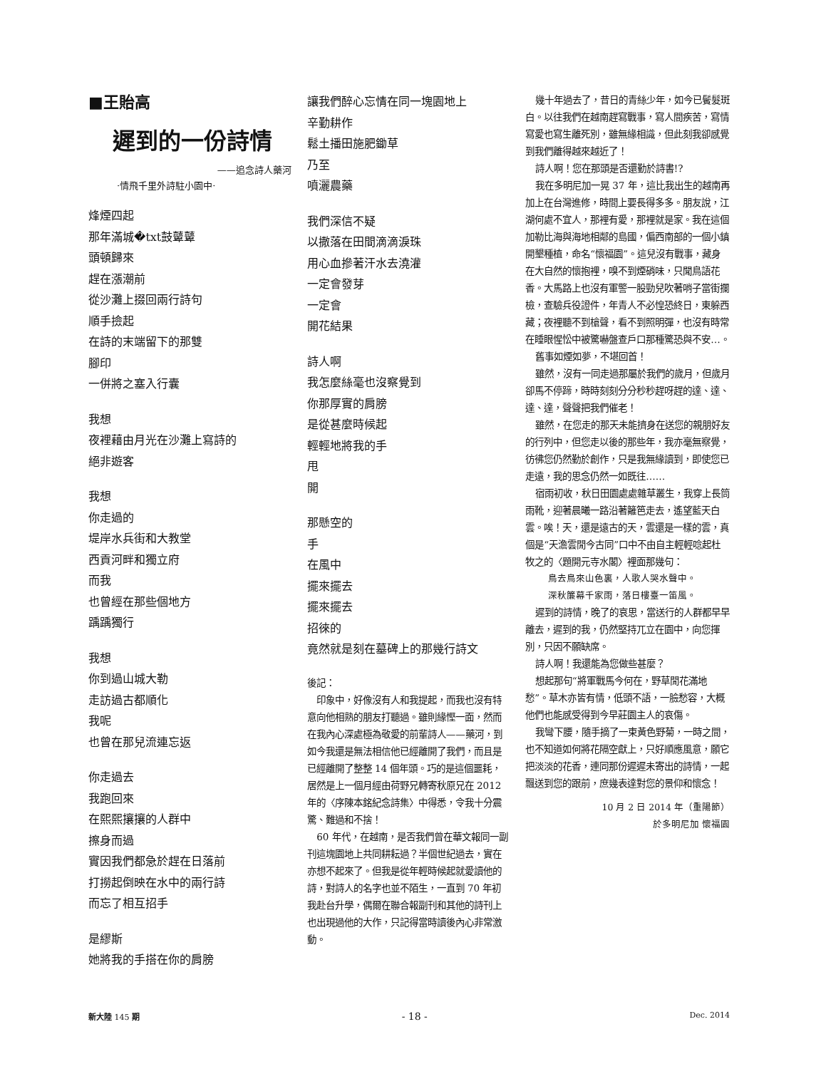■王貽高
遲到的一份詩情
——追念詩人藥河
·情飛千里外詩駐小園中·
烽煙四起
那年滿城�txt鼓鼙鼙
頭頓歸來
趕在漲潮前
從沙灘上掇回兩行詩句
順手撿起
在詩的末端留下的那雙
腳印
一併將之塞入行囊
我想
夜裡藉由月光在沙灘上寫詩的
絕非遊客
我想
你走過的
堤岸水兵街和大教堂
西貢河畔和獨立府
而我
也曾經在那些個地方
踽踽獨行
我想
你到過山城大勒
走訪過古都順化
我呢
也曾在那兒流連忘返
你走過去
我跑回來
在熙熙攘攘的人群中
擦身而過
實因我們都急於趕在日落前
打撈起倒映在水中的兩行詩
而忘了相互招手
是繆斯
她將我的手搭在你的肩膀
讓我們醉心忘情在同一塊園地上
辛勤耕作
鬆土播田施肥鋤草
乃至
噴灑農藥
我們深信不疑
以撒落在田間滴滴淚珠
用心血摻著汗水去澆灌
一定會發芽
一定會
開花結果
詩人啊
我怎麼絲毫也沒察覺到
你那厚實的肩膀
是從甚麼時候起
輕輕地將我的手
甩
開
那懸空的
手
在風中
擺來擺去
擺來擺去
招徠的
竟然就是刻在墓碑上的那幾行詩文
後記：
印象中，好像沒有人和我提起，而我也沒有特意向他相熟的朋友打聽過。雖則緣慳一面，然而在我內心深處極為敬愛的前輩詩人——藥河，到如今我還是無法相信他已經離開了我們，而且是已經離開了整整 14 個年頭。巧的是這個噩耗，居然是上一個月經由荷野兄轉寄秋原兄在 2012 年的〈序陳本銘紀念詩集〉中得悉，令我十分震驚、難過和不捨！
60 年代，在越南，是否我們曾在華文報同一副刊這塊園地上共同耕耘過？半個世紀過去，實在亦想不起來了。但我是從年輕時候起就愛讀他的詩，對詩人的名字也並不陌生，一直到 70 年初我赴台升學，偶爾在聯合報副刊和其他的詩刊上也出現過他的大作，只記得當時讀後內心非常激動。
幾十年過去了，昔日的青絲少年，如今已鬢髮斑白。以往我們在越南趕寫戰事，寫人間疾苦，寫情寫愛也寫生離死別，雖無緣相識，但此刻我卻感覺到我們離得越來越近了！
詩人啊！您在那頭是否還勤於詩書!?
我在多明尼加一晃 37 年，這比我出生的越南再加上在台灣進修，時間上要長得多多。朋友說，江湖何處不宜人，那裡有愛，那裡就是家。我在這個加勒比海與海地相鄰的島國，偏西南部的一個小鎮開墾種植，命名“懷福園”。這兒沒有戰事，藏身在大自然的懷抱裡，嗅不到煙硝味，只聞鳥語花香。大馬路上也沒有軍警一股勁兒吹著哨子當街攔檢，查驗兵役證件，年青人不必惶恐終日，東躲西藏；夜裡聽不到槍聲，看不到照明彈，也沒有時常在睡眼惺忪中被驚嚇盤查戶口那種驚恐與不安…。
舊事如煙如夢，不堪回首！
雖然，沒有一同走過那屬於我們的歲月，但歲月卻馬不停蹄，時時刻刻分分秒秒趕呀趕的達、達、達、達，聲聲把我們催老！
雖然，在您走的那天未能擠身在送您的親朋好友的行列中，但您走以後的那些年，我亦毫無察覺，彷彿您仍然勤於創作，只是我無緣讀到，即使您已走遠，我的思念仍然一如既往……
宿雨初收，秋日田園處處雜草叢生，我穿上長筒雨靴，迎著晨曦一路沿著籬笆走去，遙望藍天白雲。唉！天，還是遠古的天，雲還是一樣的雲，真個是“天澹雲閒今古同”口中不由自主輕輕唸起杜牧之的〈題開元寺水閣〉裡面那幾句：
鳥去鳥來山色裏，人歌人哭水聲中。
深秋簾幕千家雨，落日樓臺一笛風。
遲到的詩情，晚了的哀思，當送行的人群都早早離去，遲到的我，仍然堅持兀立在園中，向您揮別，只因不願缺席。
詩人啊！我還能為您做些甚麼？
想起那句“將軍戰馬今何在，野草閒花滿地愁”。草木亦皆有情，低頭不語，一臉愁容，大概他們也能感受得到今早莊園主人的哀傷。
我彎下腰，隨手摘了一束黃色野菊，一時之間，也不知道如何將花隔空獻上，只好順應風意，願它把淡淡的花香，連同那份遲遲未寄出的詩情，一起飄送到您的跟前，庶幾表達對您的景仰和懷念！
10 月 2 日 2014 年（重陽節）
於多明尼加 懷福園
新大陸 145 期 - 18 - Dec. 2014